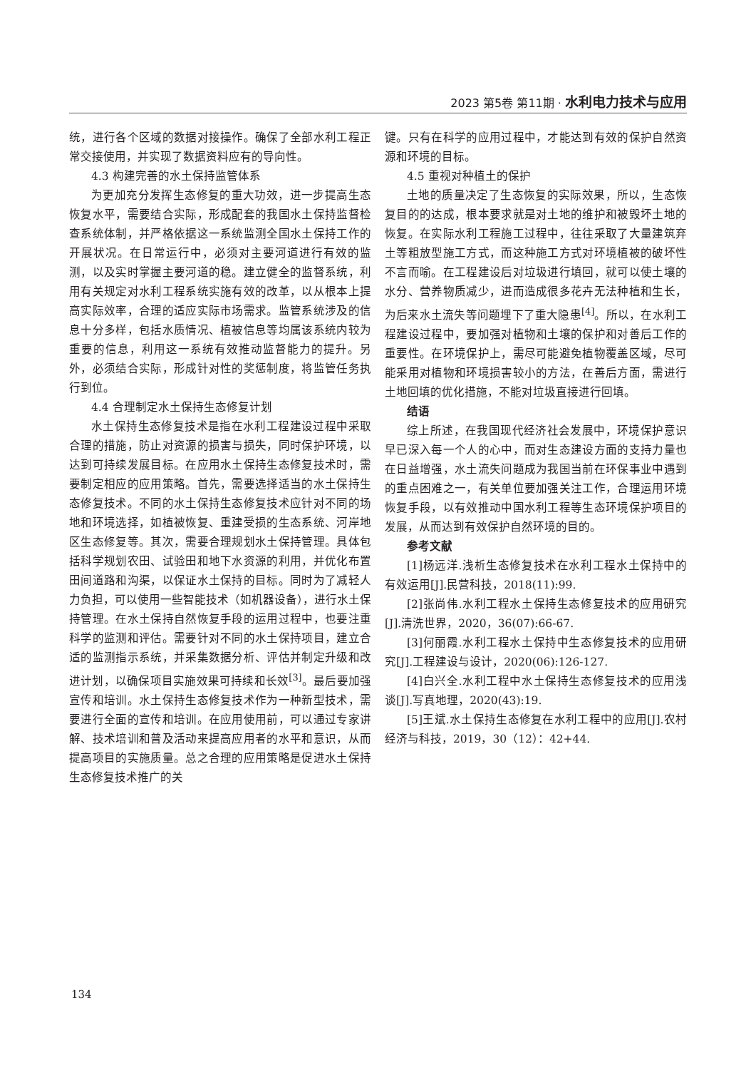2023 第5卷 第11期 · 水利电力技术与应用
统，进行各个区域的数据对接操作。确保了全部水利工程正常交接使用，并实现了数据资料应有的导向性。
4.3 构建完善的水土保持监管体系
为更加充分发挥生态修复的重大功效，进一步提高生态恢复水平，需要结合实际，形成配套的我国水土保持监督检查系统体制，并严格依据这一系统监测全国水土保持工作的开展状况。在日常运行中，必须对主要河道进行有效的监测，以及实时掌握主要河道的稳。建立健全的监督系统，利用有关规定对水利工程系统实施有效的改革，以从根本上提高实际效率，合理的适应实际市场需求。监管系统涉及的信息十分多样，包括水质情况、植被信息等均属该系统内较为重要的信息，利用这一系统有效推动监督能力的提升。另外，必须结合实际，形成针对性的奖惩制度，将监管任务执行到位。
4.4 合理制定水土保持生态修复计划
水土保持生态修复技术是指在水利工程建设过程中采取合理的措施，防止对资源的损害与损失，同时保护环境，以达到可持续发展目标。在应用水土保持生态修复技术时，需要制定相应的应用策略。首先，需要选择适当的水土保持生态修复技术。不同的水土保持生态修复技术应针对不同的场地和环境选择，如植被恢复、重建受损的生态系统、河岸地区生态修复等。其次，需要合理规划水土保持管理。具体包括科学规划农田、试验田和地下水资源的利用，并优化布置田间道路和沟渠，以保证水土保持的目标。同时为了减轻人力负担，可以使用一些智能技术（如机器设备），进行水土保持管理。在水土保持自然恢复手段的运用过程中，也要注重科学的监测和评估。需要针对不同的水土保持项目，建立合适的监测指示系统，并采集数据分析、评估并制定升级和改进计划，以确保项目实施效果可持续和长效<sup>[3]</sup>。最后要加强宣传和培训。水土保持生态修复技术作为一种新型技术，需要进行全面的宣传和培训。在应用使用前，可以通过专家讲解、技术培训和普及活动来提高应用者的水平和意识，从而提高项目的实施质量。总之合理的应用策略是促进水土保持生态修复技术推广的关
键。只有在科学的应用过程中，才能达到有效的保护自然资源和环境的目标。
4.5 重视对种植土的保护
土地的质量决定了生态恢复的实际效果，所以，生态恢复目的的达成，根本要求就是对土地的维护和被毁坏土地的恢复。在实际水利工程施工过程中，往往采取了大量建筑弃土等粗放型施工方式，而这种施工方式对环境植被的破坏性不言而喻。在工程建设后对垃圾进行填回，就可以使土壤的水分、营养物质减少，进而造成很多花卉无法种植和生长，为后来水土流失等问题埋下了重大隐患<sup>[4]</sup>。所以，在水利工程建设过程中，要加强对植物和土壤的保护和对善后工作的重要性。在环境保护上，需尽可能避免植物覆盖区域，尽可能采用对植物和环境损害较小的方法，在善后方面，需进行土地回填的优化措施，不能对垃圾直接进行回填。
结语
综上所述，在我国现代经济社会发展中，环境保护意识早已深入每一个人的心中，而对生态建设方面的支持力量也在日益增强，水土流失问题成为我国当前在环保事业中遇到的重点困难之一，有关单位要加强关注工作，合理运用环境恢复手段，以有效推动中国水利工程等生态环境保护项目的发展，从而达到有效保护自然环境的目的。
参考文献
[1]杨远洋.浅析生态修复技术在水利工程水土保持中的有效运用[J].民营科技，2018(11):99.
[2]张尚伟.水利工程水土保持生态修复技术的应用研究[J].清洗世界，2020，36(07):66-67.
[3]何丽霞.水利工程水土保持中生态修复技术的应用研究[J].工程建设与设计，2020(06):126-127.
[4]白兴全.水利工程中水土保持生态修复技术的应用浅谈[J].写真地理，2020(43):19.
[5]王斌.水土保持生态修复在水利工程中的应用[J].农村经济与科技，2019，30（12）：42+44.
134